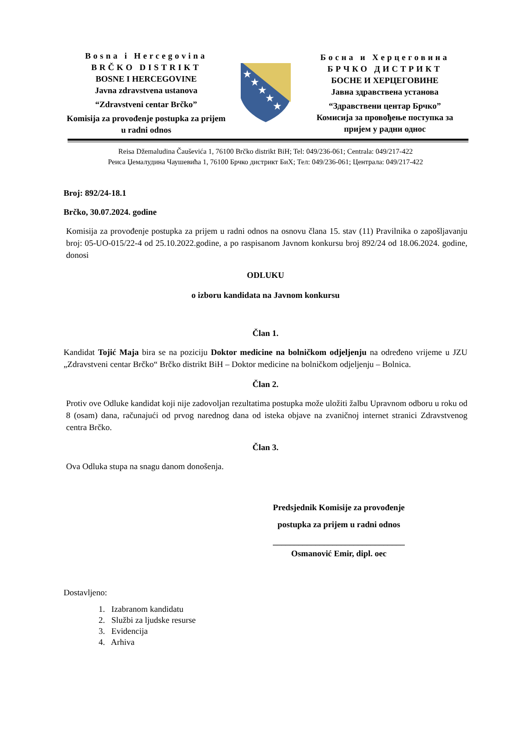Bosna i Hercegovina
BRČKO DISTRIKT
BOSNE I HERCEGOVINE
Javna zdravstvena ustanova
“Zdravstveni centar Brčko”
Komisija za provođenje postupka za prijem u radni odnos
★
★
★
★
★
Босна и Херцеговина
БРЧКО ДИСТРИКТ
БОСНЕ И ХЕРЦЕГОВИНЕ
Јавна здравствена установа
“Здравствени центар Брчко”
Комисија за провођење поступка за пријем у радни однос
Reisa Džemaludina Čauševića 1, 76100 Brčko distrikt BiH; Tel: 049/236-061; Centrala: 049/217-422
Реиса Џемалудина Чаушевића 1, 76100 Брчко дистрикт БиХ; Тел: 049/236-061; Централа: 049/217-422
Broj: 892/24-18.1
Brčko, 30.07.2024. godine
Komisija za provođenje postupka za prijem u radni odnos na osnovu člana 15. stav (11) Pravilnika o zapošljavanju broj: 05-UO-015/22-4 od 25.10.2022.godine, a po raspisanom Javnom konkursu broj 892/24 od 18.06.2024. godine, donosi
ODLUKU
o izboru kandidata na Javnom konkursu
Član 1.
Kandidat Tojić Maja bira se na poziciju Doktor medicine na bolničkom odjeljenju na određeno vrijeme u JZU „Zdravstveni centar Brčko“ Brčko distrikt BiH – Doktor medicine na bolničkom odjeljenju – Bolnica.
Član 2.
Protiv ove Odluke kandidat koji nije zadovoljan rezultatima postupka može uložiti žalbu Upravnom odboru u roku od 8 (osam) dana, računajući od prvog narednog dana od isteka objave na zvaničnoj internet stranici Zdravstvenog centra Brčko.
Član 3.
Ova Odluka stupa na snagu danom donošenja.
Predsjednik Komisije za provođenje
postupka za prijem u radni odnos
_______________________________
Osmanović Emir, dipl. oec
Dostavljeno:
1. Izabranom kandidatu
2. Službi za ljudske resurse
3. Evidencija
4. Arhiva